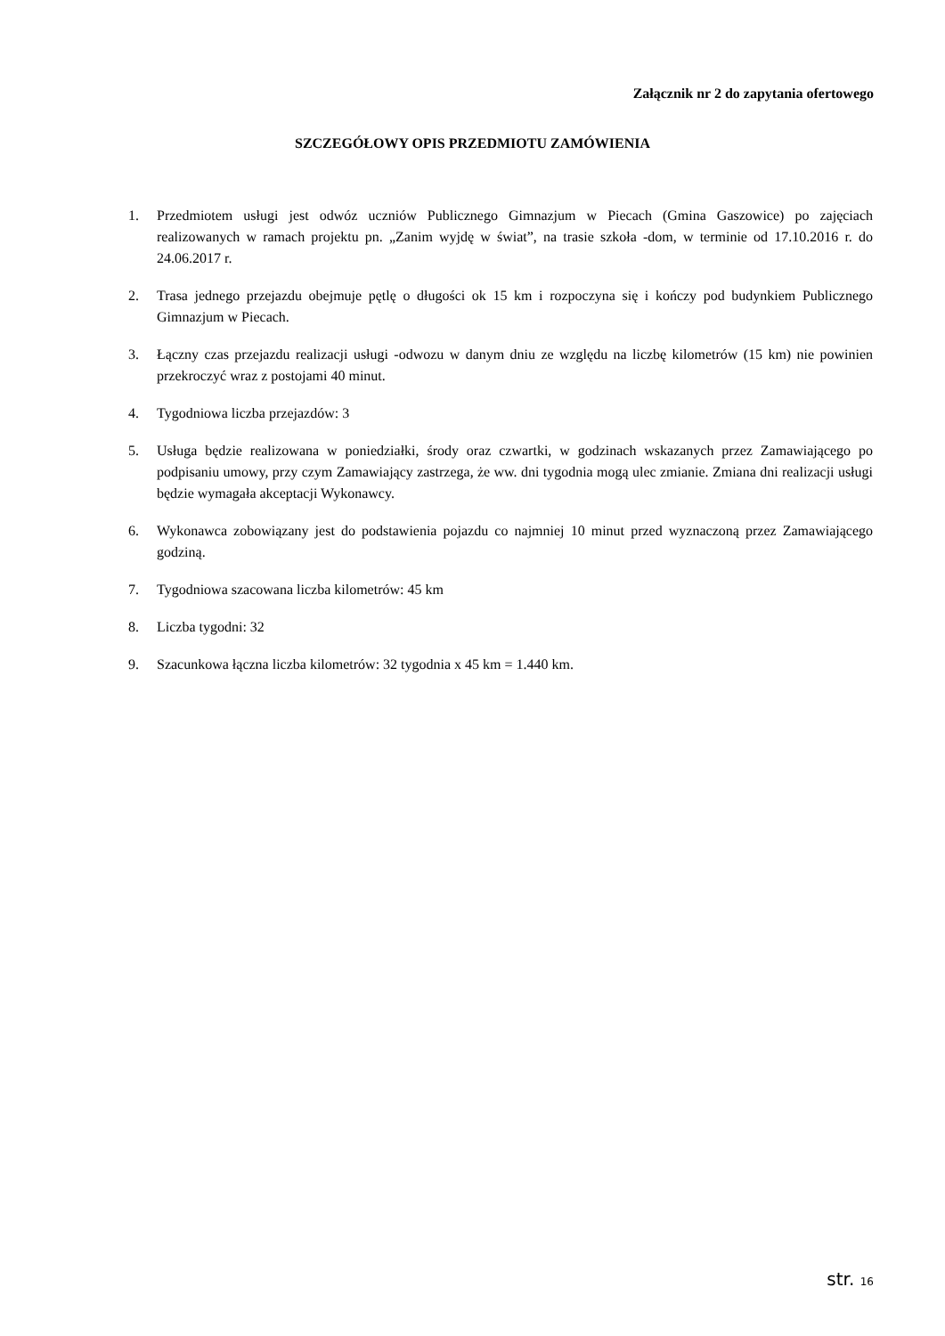Załącznik nr 2 do zapytania ofertowego
SZCZEGÓŁOWY OPIS PRZEDMIOTU ZAMÓWIENIA
1. Przedmiotem usługi jest odwóz uczniów Publicznego Gimnazjum w Piecach (Gmina Gaszowice) po zajęciach realizowanych w ramach projektu pn. „Zanim wyjdę w świat”, na trasie szkoła -dom, w terminie od 17.10.2016 r. do 24.06.2017 r.
2. Trasa jednego przejazdu obejmuje pętlę o długości ok 15 km i rozpoczyna się i kończy pod budynkiem Publicznego Gimnazjum w Piecach.
3. Łączny czas przejazdu realizacji usługi -odwozu w danym dniu ze względu na liczbę kilometrów (15 km) nie powinien przekroczyć wraz z postojami 40 minut.
4. Tygodniowa liczba przejazdów: 3
5. Usługa będzie realizowana w poniedziałki, środy oraz czwartki, w godzinach wskazanych przez Zamawiającego po podpisaniu umowy, przy czym Zamawiający zastrzega, że ww. dni tygodnia mogą ulec zmianie. Zmiana dni realizacji usługi będzie wymagała akceptacji Wykonawcy.
6. Wykonawca zobowiązany jest do podstawienia pojazdu co najmniej 10 minut przed wyznaczoną przez Zamawiającego godziną.
7. Tygodniowa szacowana liczba kilometrów: 45 km
8. Liczba tygodni: 32
9. Szacunkowa łączna liczba kilometrów: 32 tygodnia x 45 km = 1.440 km.
str. 16